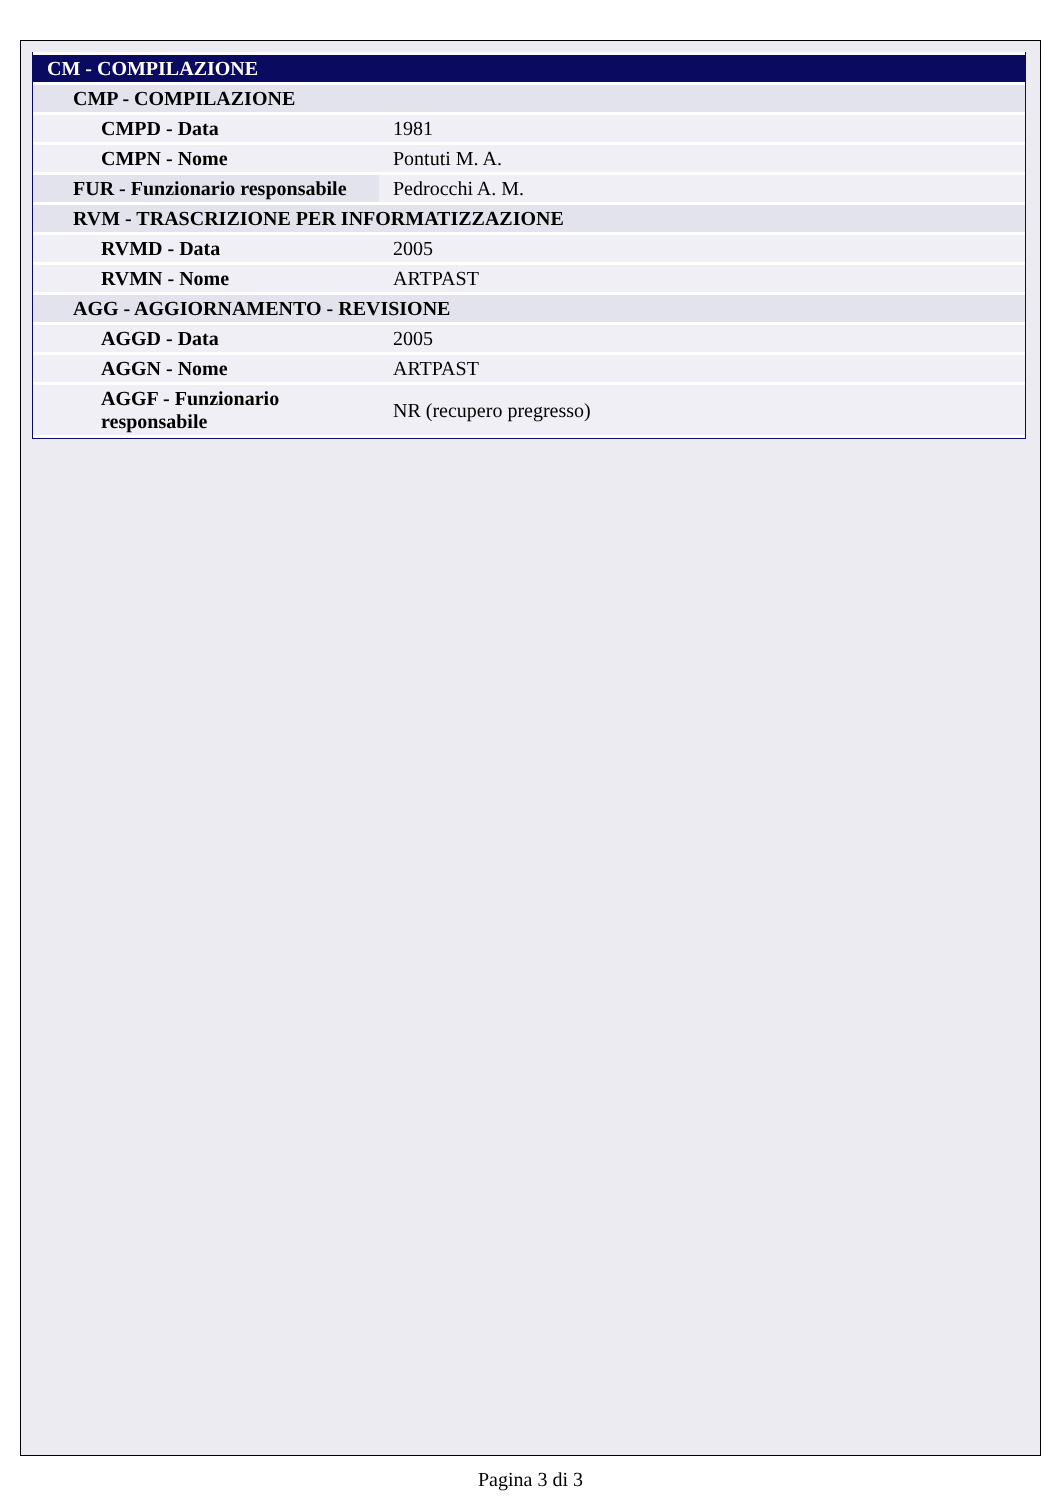| CM - COMPILAZIONE | |
| CMP - COMPILAZIONE | |
| CMPD - Data | 1981 |
| CMPN - Nome | Pontuti M. A. |
| FUR - Funzionario responsabile | Pedrocchi A. M. |
| RVM - TRASCRIZIONE PER INFORMATIZZAZIONE | |
| RVMD - Data | 2005 |
| RVMN - Nome | ARTPAST |
| AGG - AGGIORNAMENTO - REVISIONE | |
| AGGD - Data | 2005 |
| AGGN - Nome | ARTPAST |
| AGGF - Funzionario responsabile | NR (recupero pregresso) |
Pagina 3 di 3